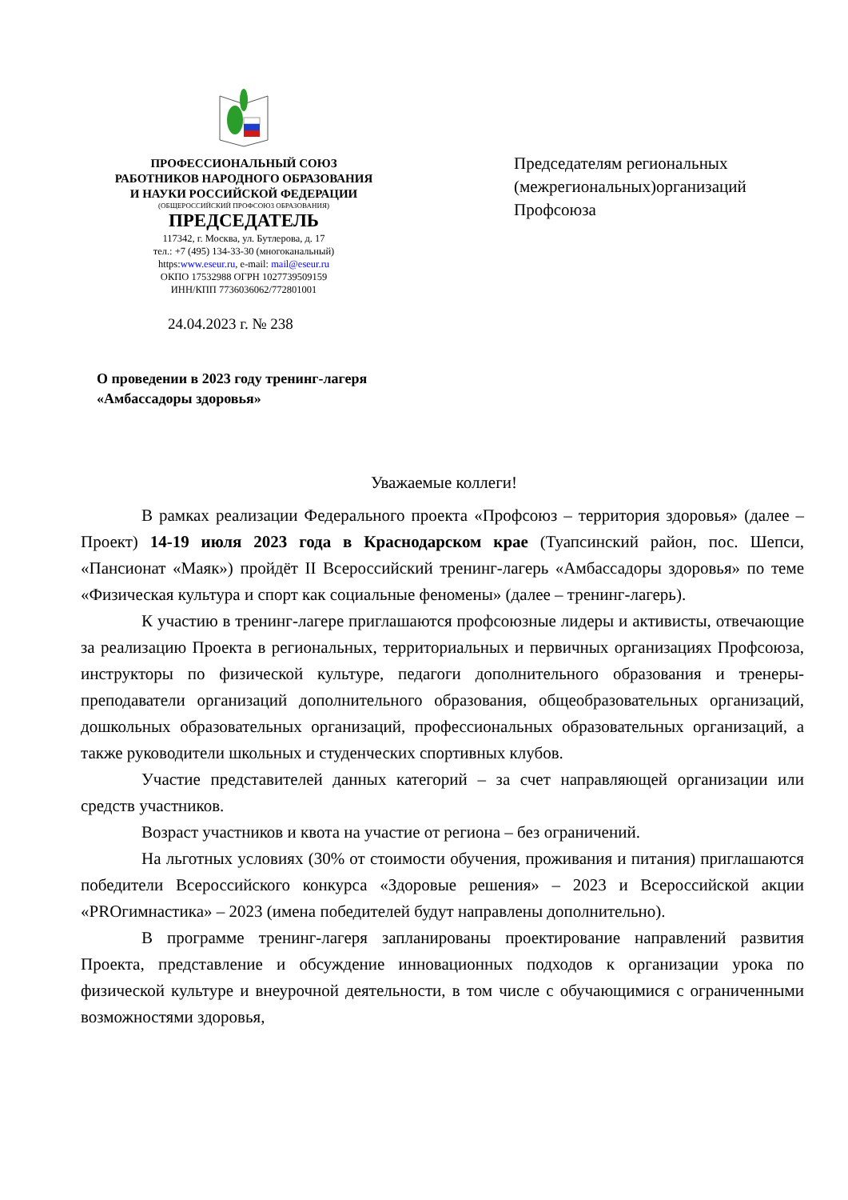ПРОФЕССИОНАЛЬНЫЙ СОЮЗ
РАБОТНИКОВ НАРОДНОГО ОБРАЗОВАНИЯ
И НАУКИ РОССИЙСКОЙ ФЕДЕРАЦИИ
(ОБЩЕРОССИЙСКИЙ ПРОФСОЮЗ ОБРАЗОВАНИЯ)
ПРЕДСЕДАТЕЛЬ
117342, г. Москва, ул. Бутлерова, д. 17
тел.: +7 (495) 134-33-30 (многоканальный)
https:www.eseur.ru, e-mail: mail@eseur.ru
ОКПО 17532988 ОГРН 1027739509159
ИНН/КПП 7736036062/772801001
Председателям региональных
(межрегиональных)организаций
Профсоюза
24.04.2023 г. № 238
О проведении в 2023 году тренинг-лагеря
«Амбассадоры здоровья»
Уважаемые коллеги!
В рамках реализации Федерального проекта «Профсоюз – территория здоровья» (далее – Проект) 14-19 июля 2023 года в Краснодарском крае (Туапсинский район, пос. Шепси, «Пансионат «Маяк») пройдёт II Всероссийский тренинг-лагерь «Амбассадоры здоровья» по теме «Физическая культура и спорт как социальные феномены» (далее – тренинг-лагерь).
К участию в тренинг-лагере приглашаются профсоюзные лидеры и активисты, отвечающие за реализацию Проекта в региональных, территориальных и первичных организациях Профсоюза, инструкторы по физической культуре, педагоги дополнительного образования и тренеры-преподаватели организаций дополнительного образования, общеобразовательных организаций, дошкольных образовательных организаций, профессиональных образовательных организаций, а также руководители школьных и студенческих спортивных клубов.
Участие представителей данных категорий – за счет направляющей организации или средств участников.
Возраст участников и квота на участие от региона – без ограничений.
На льготных условиях (30% от стоимости обучения, проживания и питания) приглашаются победители Всероссийского конкурса «Здоровые решения» – 2023 и Всероссийской акции «PROгимнастика» – 2023 (имена победителей будут направлены дополнительно).
В программе тренинг-лагеря запланированы проектирование направлений развития Проекта, представление и обсуждение инновационных подходов к организации урока по физической культуре и внеурочной деятельности, в том числе с обучающимися с ограниченными возможностями здоровья,